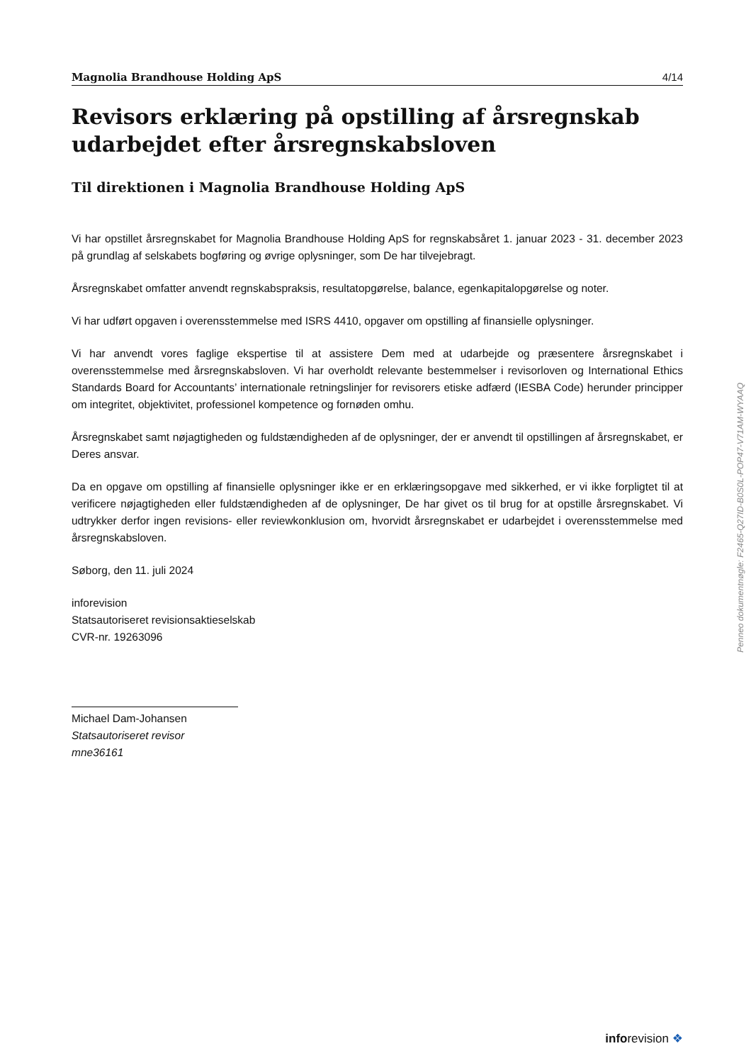Magnolia Brandhouse Holding ApS 4/14
Revisors erklæring på opstilling af årsregnskab udarbejdet efter årsregnskabsloven
Til direktionen i Magnolia Brandhouse Holding ApS
Vi har opstillet årsregnskabet for Magnolia Brandhouse Holding ApS for regnskabsåret 1. januar 2023 - 31. december 2023 på grundlag af selskabets bogføring og øvrige oplysninger, som De har tilvejebragt.
Årsregnskabet omfatter anvendt regnskabspraksis, resultatopgørelse, balance, egenkapitalopgørelse og noter.
Vi har udført opgaven i overensstemmelse med ISRS 4410, opgaver om opstilling af finansielle oplysninger.
Vi har anvendt vores faglige ekspertise til at assistere Dem med at udarbejde og præsentere årsregnskabet i overensstemmelse med årsregnskabsloven. Vi har overholdt relevante bestemmelser i revisorloven og International Ethics Standards Board for Accountants’ internationale retningslinjer for revisorers etiske adfærd (IESBA Code) herunder principper om integritet, objektivitet, professionel kompetence og fornøden omhu.
Årsregnskabet samt nøjagtigheden og fuldstændigheden af de oplysninger, der er anvendt til opstillingen af årsregnskabet, er Deres ansvar.
Da en opgave om opstilling af finansielle oplysninger ikke er en erklæringsopgave med sikkerhed, er vi ikke forpligtet til at verificere nøjagtigheden eller fuldstændigheden af de oplysninger, De har givet os til brug for at opstille årsregnskabet. Vi udtrykker derfor ingen revisions- eller reviewkonklusion om, hvorvidt årsregnskabet er udarbejdet i overensstemmelse med årsregnskabsloven.
Søborg, den 11. juli 2024
inforevision
Statsautoriseret revisionsaktieselskab
CVR-nr. 19263096
Michael Dam-Johansen
Statsautoriseret revisor
mne36161
Penneo dokumentnøgle: F2465-Q27ID-B0S0L-POP47-V71AM-WYAAQ
inforevision ❖